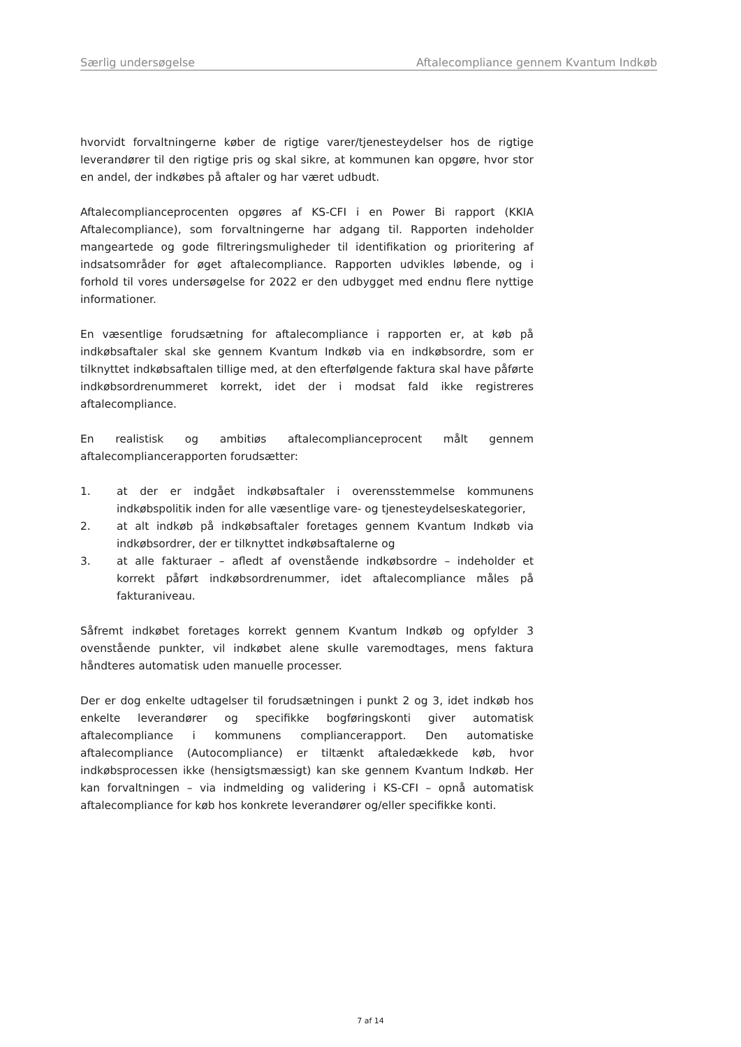Særlig undersøgelse Aftalecompliance gennem Kvantum Indkøb
hvorvidt forvaltningerne køber de rigtige varer/tjenesteydelser hos de rigtige leverandører til den rigtige pris og skal sikre, at kommunen kan opgøre, hvor stor en andel, der indkøbes på aftaler og har været udbudt.
Aftalecomplianceprocenten opgøres af KS-CFI i en Power Bi rapport (KKIA Aftalecompliance), som forvaltningerne har adgang til. Rapporten indeholder mangeartede og gode filtreringsmuligheder til identifikation og prioritering af indsatsområder for øget aftalecompliance. Rapporten udvikles løbende, og i forhold til vores undersøgelse for 2022 er den udbygget med endnu flere nyttige informationer.
En væsentlige forudsætning for aftalecompliance i rapporten er, at køb på indkøbsaftaler skal ske gennem Kvantum Indkøb via en indkøbsordre, som er tilknyttet indkøbsaftalen tillige med, at den efterfølgende faktura skal have påførte indkøbsordrenummeret korrekt, idet der i modsat fald ikke registreres aftalecompliance.
En realistisk og ambitiøs aftalecomplianceprocent målt gennem aftalecompliancerapporten forudsætter:
1. at der er indgået indkøbsaftaler i overensstemmelse kommunens indkøbspolitik inden for alle væsentlige vare- og tjenesteydelseskategorier,
2. at alt indkøb på indkøbsaftaler foretages gennem Kvantum Indkøb via indkøbsordrer, der er tilknyttet indkøbsaftalerne og
3. at alle fakturaer – afledt af ovenstående indkøbsordre – indeholder et korrekt påført indkøbsordrenummer, idet aftalecompliance måles på fakturaniveau.
Såfremt indkøbet foretages korrekt gennem Kvantum Indkøb og opfylder 3 ovenstående punkter, vil indkøbet alene skulle varemodtages, mens faktura håndteres automatisk uden manuelle processer.
Der er dog enkelte udtagelser til forudsætningen i punkt 2 og 3, idet indkøb hos enkelte leverandører og specifikke bogføringskonti giver automatisk aftalecompliance i kommunens compliancerapport. Den automatiske aftalecompliance (Autocompliance) er tiltænkt aftaledækkede køb, hvor indkøbsprocessen ikke (hensigtsmæssigt) kan ske gennem Kvantum Indkøb. Her kan forvaltningen – via indmelding og validering i KS-CFI – opnå automatisk aftalecompliance for køb hos konkrete leverandører og/eller specifikke konti.
7 af 14